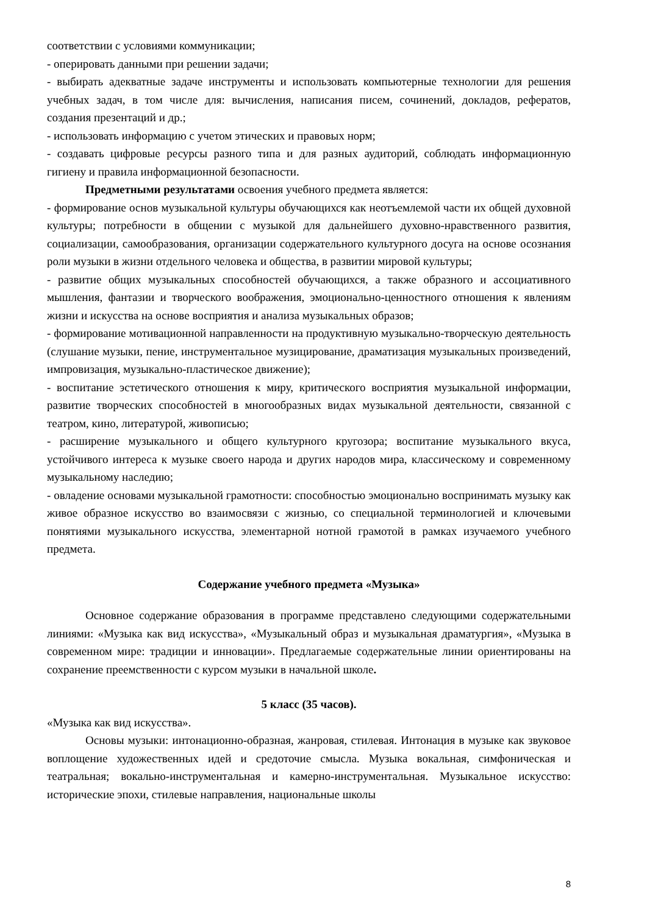соответствии с условиями коммуникации;
- оперировать данными при решении задачи;
- выбирать адекватные задаче инструменты и использовать компьютерные технологии для решения учебных задач, в том числе для: вычисления, написания писем, сочинений, докладов, рефератов, создания презентаций и др.;
- использовать информацию с учетом этических и правовых норм;
- создавать цифровые ресурсы разного типа и для разных аудиторий, соблюдать информационную гигиену и правила информационной безопасности.
Предметными результатами освоения учебного предмета является:
- формирование основ музыкальной культуры обучающихся как неотъемлемой части их общей духовной культуры; потребности в общении с музыкой для дальнейшего духовно-нравственного развития, социализации, самообразования, организации содержательного культурного досуга на основе осознания роли музыки в жизни отдельного человека и общества, в развитии мировой культуры;
- развитие общих музыкальных способностей обучающихся, а также образного и ассоциативного мышления, фантазии и творческого воображения, эмоционально-ценностного отношения к явлениям жизни и искусства на основе восприятия и анализа музыкальных образов;
- формирование мотивационной направленности на продуктивную музыкально-творческую деятельность (слушание музыки, пение, инструментальное музицирование, драматизация музыкальных произведений, импровизация, музыкально-пластическое движение);
- воспитание эстетического отношения к миру, критического восприятия музыкальной информации, развитие творческих способностей в многообразных видах музыкальной деятельности, связанной с театром, кино, литературой, живописью;
- расширение музыкального и общего культурного кругозора; воспитание музыкального вкуса, устойчивого интереса к музыке своего народа и других народов мира, классическому и современному музыкальному наследию;
- овладение основами музыкальной грамотности: способностью эмоционально воспринимать музыку как живое образное искусство во взаимосвязи с жизнью, со специальной терминологией и ключевыми понятиями музыкального искусства, элементарной нотной грамотой в рамках изучаемого учебного предмета.
Содержание учебного предмета «Музыка»
Основное содержание образования в программе представлено следующими содержательными линиями: «Музыка как вид искусства», «Музыкальный образ и музыкальная драматургия», «Музыка в современном мире: традиции и инновации». Предлагаемые содержательные линии ориентированы на сохранение преемственности с курсом музыки в начальной школе.
5 класс (35 часов).
«Музыка как вид искусства».
Основы музыки: интонационно-образная, жанровая, стилевая. Интонация в музыке как звуковое воплощение художественных идей и средоточие смысла. Музыка вокальная, симфоническая и театральная; вокально-инструментальная и камерно-инструментальная. Музыкальное искусство: исторические эпохи, стилевые направления, национальные школы
8